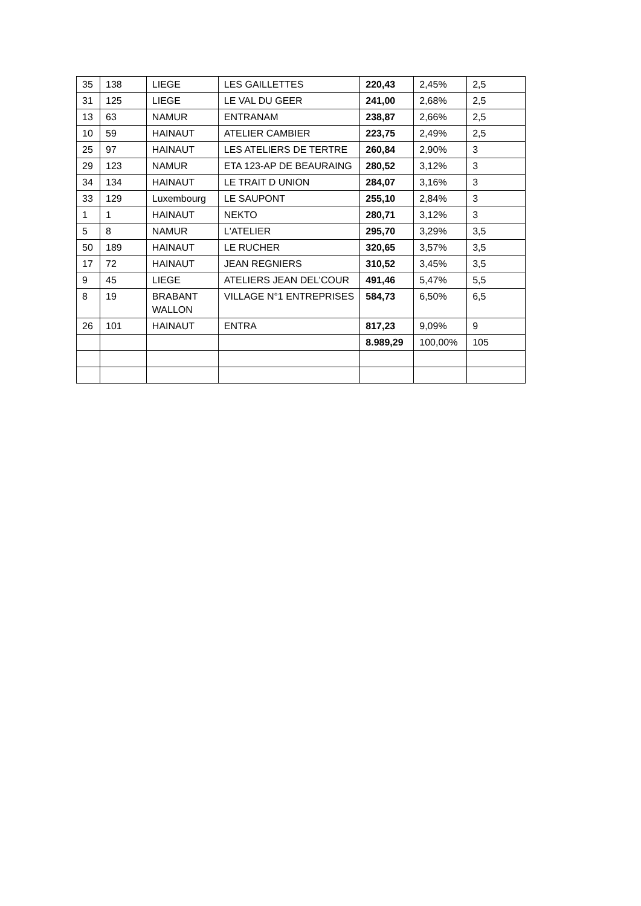| 35 | 138 | LIEGE | LES GAILLETTES | 220,43 | 2,45% | 2,5 |
| 31 | 125 | LIEGE | LE VAL DU GEER | 241,00 | 2,68% | 2,5 |
| 13 | 63 | NAMUR | ENTRANAM | 238,87 | 2,66% | 2,5 |
| 10 | 59 | HAINAUT | ATELIER CAMBIER | 223,75 | 2,49% | 2,5 |
| 25 | 97 | HAINAUT | LES ATELIERS DE TERTRE | 260,84 | 2,90% | 3 |
| 29 | 123 | NAMUR | ETA 123-AP DE BEAURAING | 280,52 | 3,12% | 3 |
| 34 | 134 | HAINAUT | LE TRAIT D UNION | 284,07 | 3,16% | 3 |
| 33 | 129 | Luxembourg | LE SAUPONT | 255,10 | 2,84% | 3 |
| 1 | 1 | HAINAUT | NEKTO | 280,71 | 3,12% | 3 |
| 5 | 8 | NAMUR | L'ATELIER | 295,70 | 3,29% | 3,5 |
| 50 | 189 | HAINAUT | LE RUCHER | 320,65 | 3,57% | 3,5 |
| 17 | 72 | HAINAUT | JEAN REGNIERS | 310,52 | 3,45% | 3,5 |
| 9 | 45 | LIEGE | ATELIERS JEAN DEL'COUR | 491,46 | 5,47% | 5,5 |
| 8 | 19 | BRABANT WALLON | VILLAGE N°1 ENTREPRISES | 584,73 | 6,50% | 6,5 |
| 26 | 101 | HAINAUT | ENTRA | 817,23 | 9,09% | 9 |
| | | | | 8.989,29 | 100,00% | 105 |